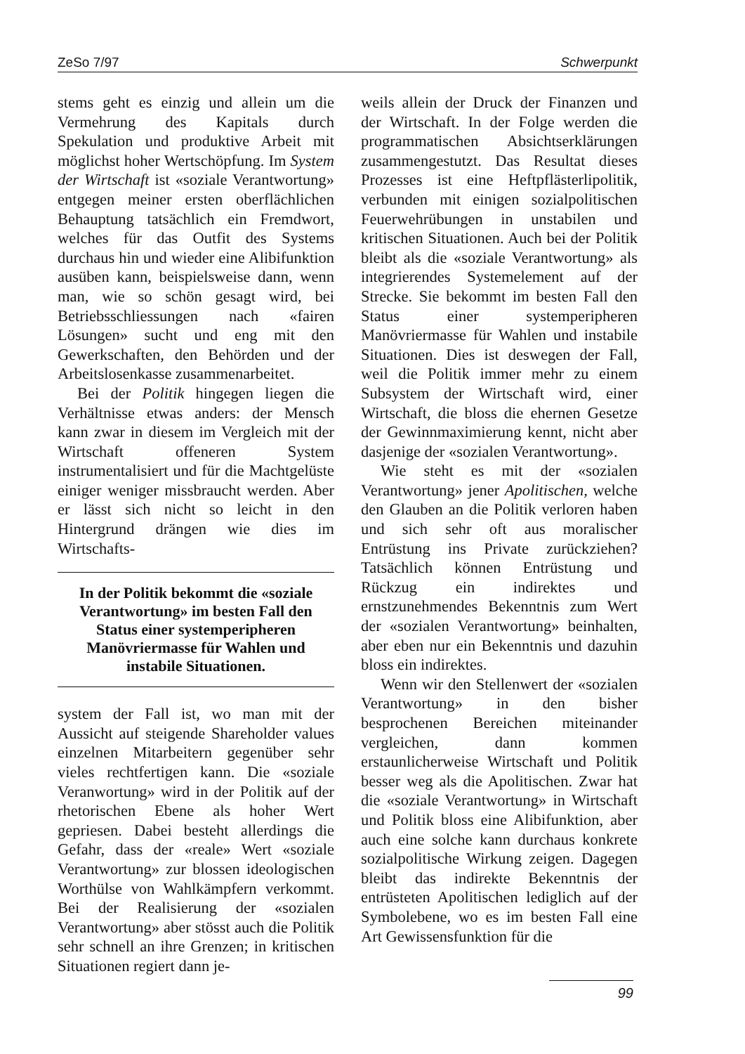ZeSo 7/97 Schwerpunkt
stems geht es einzig und allein um die Vermehrung des Kapitals durch Spekulation und produktive Arbeit mit möglichst hoher Wertschöpfung. Im System der Wirtschaft ist «soziale Verantwortung» entgegen meiner ersten oberflächlichen Behauptung tatsächlich ein Fremdwort, welches für das Outfit des Systems durchaus hin und wieder eine Alibifunktion ausüben kann, beispielsweise dann, wenn man, wie so schön gesagt wird, bei Betriebsschliessungen nach «fairen Lösungen» sucht und eng mit den Gewerkschaften, den Behörden und der Arbeitslosenkasse zusammenarbeitet.
Bei der Politik hingegen liegen die Verhältnisse etwas anders: der Mensch kann zwar in diesem im Vergleich mit der Wirtschaft offeneren System instrumentalisiert und für die Machtgelüste einiger weniger missbraucht werden. Aber er lässt sich nicht so leicht in den Hintergrund drängen wie dies im Wirtschafts-
In der Politik bekommt die «soziale Verantwortung» im besten Fall den Status einer systemperipheren Manövriermasse für Wahlen und instabile Situationen.
system der Fall ist, wo man mit der Aussicht auf steigende Shareholder values einzelnen Mitarbeitern gegenüber sehr vieles rechtfertigen kann. Die «soziale Veranwortung» wird in der Politik auf der rhetorischen Ebene als hoher Wert gepriesen. Dabei besteht allerdings die Gefahr, dass der «reale» Wert «soziale Verantwortung» zur blossen ideologischen Worthülse von Wahlkämpfern verkommt. Bei der Realisierung der «sozialen Verantwortung» aber stösst auch die Politik sehr schnell an ihre Grenzen; in kritischen Situationen regiert dann je-
weils allein der Druck der Finanzen und der Wirtschaft. In der Folge werden die programmatischen Absichtserklärungen zusammengestutzt. Das Resultat dieses Prozesses ist eine Heftpflästerlipolitik, verbunden mit einigen sozialpolitischen Feuerwehrübungen in unstabilen und kritischen Situationen. Auch bei der Politik bleibt als die «soziale Verantwortung» als integrierendes Systemelement auf der Strecke. Sie bekommt im besten Fall den Status einer systemperipheren Manövriermasse für Wahlen und instabile Situationen. Dies ist deswegen der Fall, weil die Politik immer mehr zu einem Subsystem der Wirtschaft wird, einer Wirtschaft, die bloss die ehernen Gesetze der Gewinnmaximierung kennt, nicht aber dasjenige der «sozialen Verantwortung».
Wie steht es mit der «sozialen Verantwortung» jener Apolitischen, welche den Glauben an die Politik verloren haben und sich sehr oft aus moralischer Entrüstung ins Private zurückziehen? Tatsächlich können Entrüstung und Rückzug ein indirektes und ernstzunehmendes Bekenntnis zum Wert der «sozialen Verantwortung» beinhalten, aber eben nur ein Bekenntnis und dazuhin bloss ein indirektes.
Wenn wir den Stellenwert der «sozialen Verantwortung» in den bisher besprochenen Bereichen miteinander vergleichen, dann kommen erstaunlicherweise Wirtschaft und Politik besser weg als die Apolitischen. Zwar hat die «soziale Verantwortung» in Wirtschaft und Politik bloss eine Alibifunktion, aber auch eine solche kann durchaus konkrete sozialpolitische Wirkung zeigen. Dagegen bleibt das indirekte Bekenntnis der entrüsteten Apolitischen lediglich auf der Symbolebene, wo es im besten Fall eine Art Gewissensfunktion für die
99